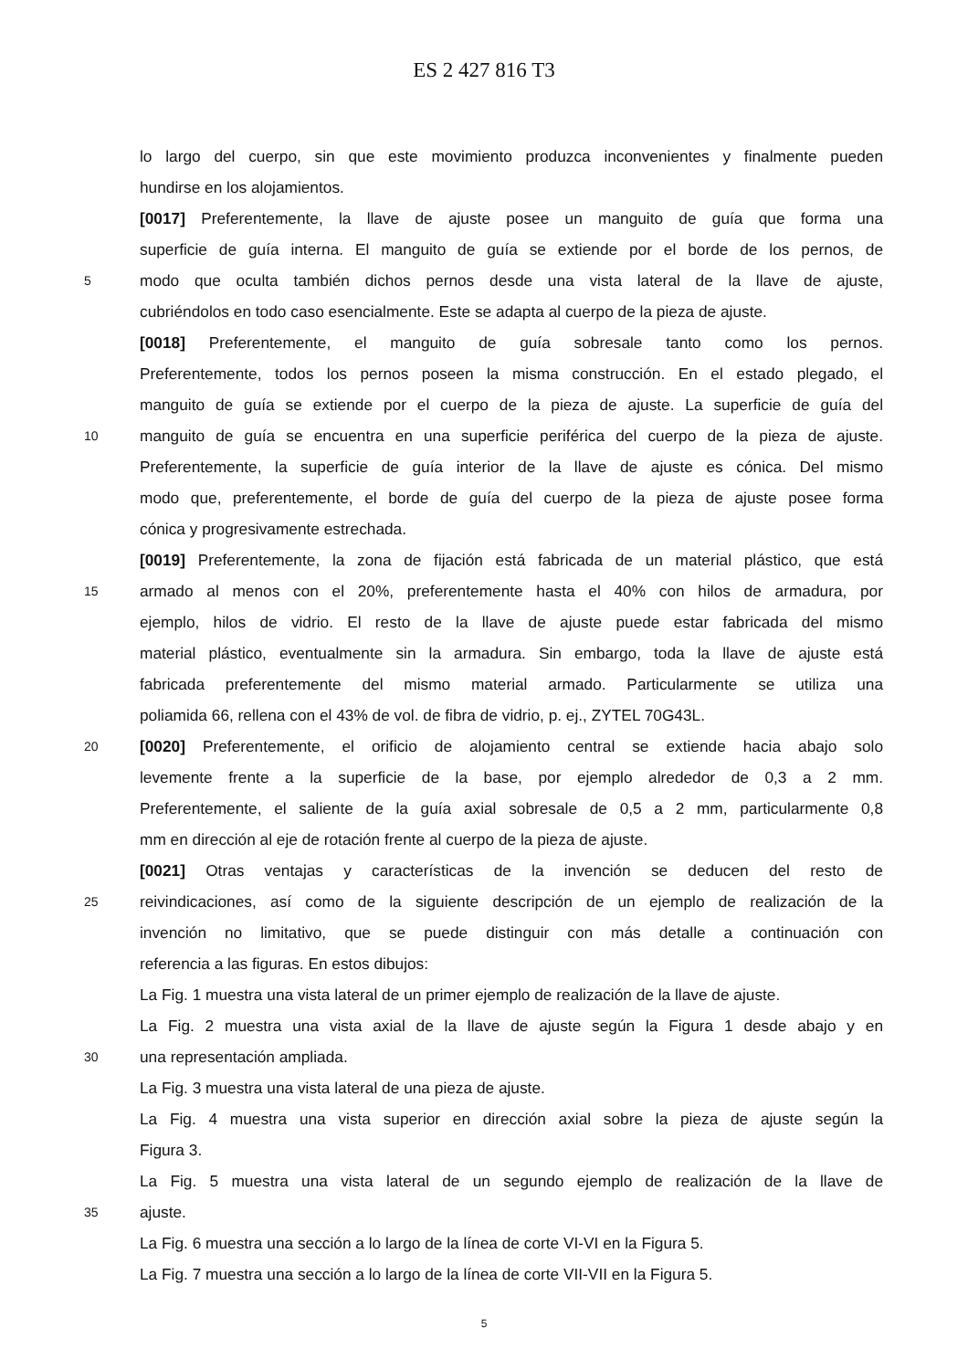ES 2 427 816 T3
lo largo del cuerpo, sin que este movimiento produzca inconvenientes y finalmente pueden
hundirse en los alojamientos.
[0017] Preferentemente, la llave de ajuste posee un manguito de guía que forma una
superficie de guía interna. El manguito de guía se extiende por el borde de los pernos, de
5 modo que oculta también dichos pernos desde una vista lateral de la llave de ajuste,
cubriéndolos en todo caso esencialmente. Este se adapta al cuerpo de la pieza de ajuste.
[0018] Preferentemente, el manguito de guía sobresale tanto como los pernos.
Preferentemente, todos los pernos poseen la misma construcción. En el estado plegado, el
manguito de guía se extiende por el cuerpo de la pieza de ajuste. La superficie de guía del
10 manguito de guía se encuentra en una superficie periférica del cuerpo de la pieza de ajuste.
Preferentemente, la superficie de guía interior de la llave de ajuste es cónica. Del mismo
modo que, preferentemente, el borde de guía del cuerpo de la pieza de ajuste posee forma
cónica y progresivamente estrechada.
[0019] Preferentemente, la zona de fijación está fabricada de un material plástico, que está
15 armado al menos con el 20%, preferentemente hasta el 40% con hilos de armadura, por
ejemplo, hilos de vidrio. El resto de la llave de ajuste puede estar fabricada del mismo
material plástico, eventualmente sin la armadura. Sin embargo, toda la llave de ajuste está
fabricada preferentemente del mismo material armado. Particularmente se utiliza una
poliamida 66, rellena con el 43% de vol. de fibra de vidrio, p. ej., ZYTEL 70G43L.
20 [0020] Preferentemente, el orificio de alojamiento central se extiende hacia abajo solo
levemente frente a la superficie de la base, por ejemplo alrededor de 0,3 a 2 mm.
Preferentemente, el saliente de la guía axial sobresale de 0,5 a 2 mm, particularmente 0,8
mm en dirección al eje de rotación frente al cuerpo de la pieza de ajuste.
[0021] Otras ventajas y características de la invención se deducen del resto de
25 reivindicaciones, así como de la siguiente descripción de un ejemplo de realización de la
invención no limitativo, que se puede distinguir con más detalle a continuación con
referencia a las figuras. En estos dibujos:
La Fig. 1 muestra una vista lateral de un primer ejemplo de realización de la llave de ajuste.
La Fig. 2 muestra una vista axial de la llave de ajuste según la Figura 1 desde abajo y en
30 una representación ampliada.
La Fig. 3 muestra una vista lateral de una pieza de ajuste.
La Fig. 4 muestra una vista superior en dirección axial sobre la pieza de ajuste según la
Figura 3.
La Fig. 5 muestra una vista lateral de un segundo ejemplo de realización de la llave de
35 ajuste.
La Fig. 6 muestra una sección a lo largo de la línea de corte VI-VI en la Figura 5.
La Fig. 7 muestra una sección a lo largo de la línea de corte VII-VII en la Figura 5.
5